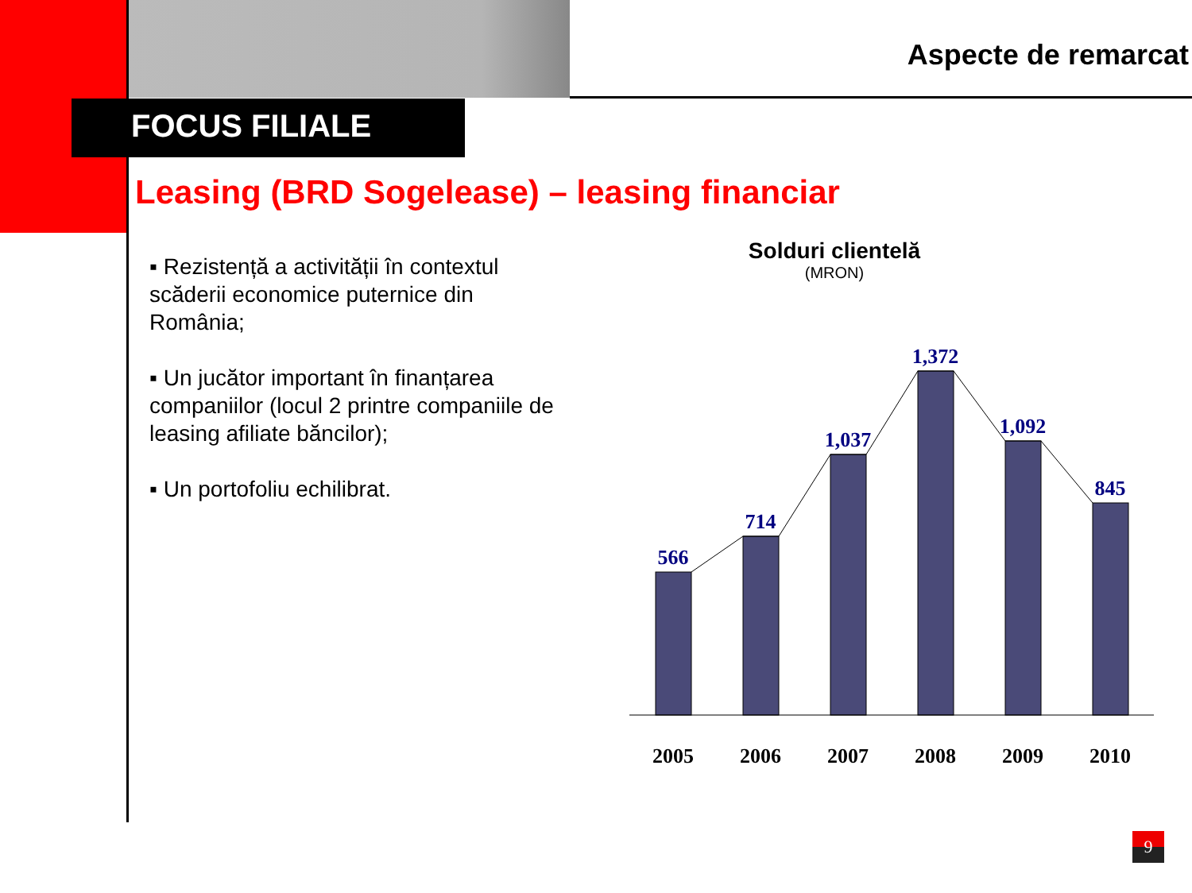Aspecte de remarcat
FOCUS FILIALE
Leasing (BRD Sogelease) – leasing financiar
▪ Rezistență a activității în contextul scăderii economice puternice din România;
▪ Un jucător important în finanțarea companiilor (locul 2 printre companiile de leasing afiliate băncilor);
▪ Un portofoliu echilibrat.
Solduri clientelă
(MRON)
566
714
1,037
1,372
1,092
845
2005
2006
2007
2008
2009
2010
9